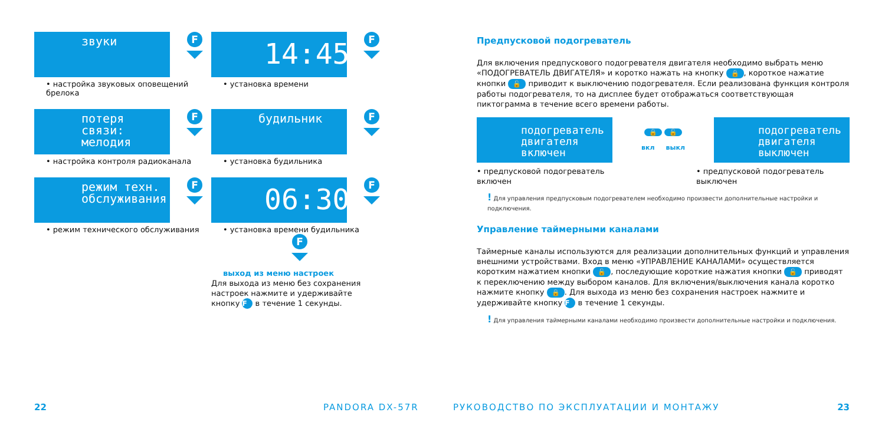звуки
F
• настройка звуковых оповещений брелока
14:45
F
• установка времени
потеря связи: мелодия
F
• настройка контроля радиоканала
будильник
F
• установка будильника
режим техн. обслуживания
F
• режим технического обслуживания
06:30
F
• установка времени будильника
F
выход из меню настроек
Для выхода из меню без сохранения настроек нажмите и удерживайте кнопку F в течение 1 секунды.
22 PANDORA DX-57R
Предпусковой подогреватель
Для включения предпускового подогревателя двигателя необходимо выбрать меню «ПОДОГРЕВАТЕЛЬ ДВИГАТЕЛЯ» и коротко нажать на кнопку 🔒, короткое нажатие кнопки 🔓 приводит к выключению подогревателя. Если реализована функция контроля работы подогревателя, то на дисплее будет отображаться соответствующая пиктограмма в течение всего времени работы.
подогреватель двигателя включен
🔒 🔓
вкл выкл
подогреватель двигателя выключен
• предпусковой подогреватель включен
• предпусковой подогреватель выключен
! Для управления предпусковым подогревателем необходимо произвести дополнительные настройки и подключения.
Управление таймерными каналами
Таймерные каналы используются для реализации дополнительных функций и управления внешними устройствами. Вход в меню «УПРАВЛЕНИЕ КАНАЛАМИ» осуществляется коротким нажатием кнопки 🔓, последующие короткие нажатия кнопки 🔓 приводят к переключению между выбором каналов. Для включения/выключения канала коротко нажмите кнопку 🔒. Для выхода из меню без сохранения настроек нажмите и удерживайте кнопку F в течение 1 секунды.
! Для управления таймерными каналами необходимо произвести дополнительные настройки и подключения.
РУКОВОДСТВО ПО ЭКСПЛУАТАЦИИ И МОНТАЖУ
23